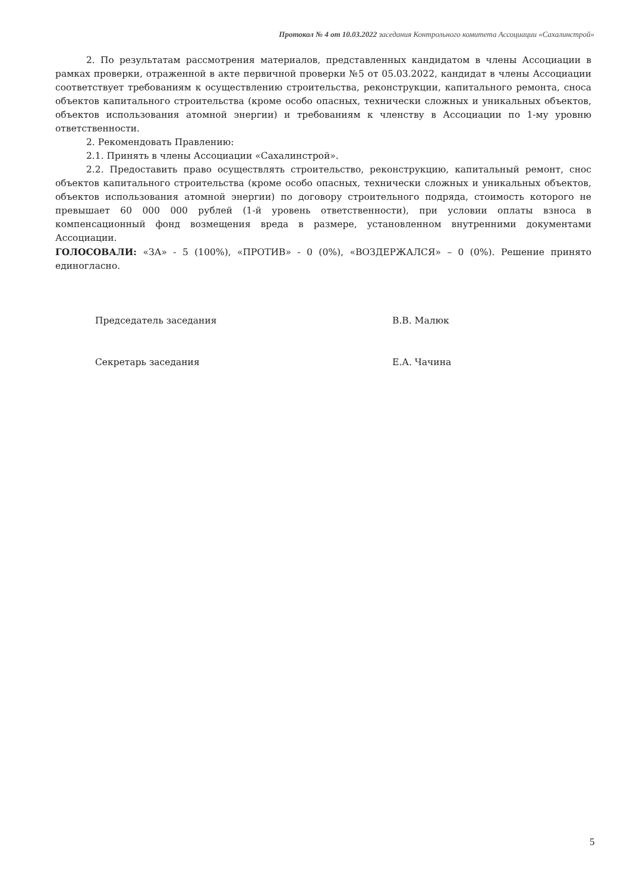Протокол № 4 от 10.03.2022 заседания Контрольного комитета Ассоциации «Сахалинстрой»
2. По результатам рассмотрения материалов, представленных кандидатом в члены Ассоциации в рамках проверки, отраженной в акте первичной проверки №5 от 05.03.2022, кандидат в члены Ассоциации соответствует требованиям к осуществлению строительства, реконструкции, капитального ремонта, сноса объектов капитального строительства (кроме особо опасных, технически сложных и уникальных объектов, объектов использования атомной энергии) и требованиям к членству в Ассоциации по 1-му уровню ответственности.
2. Рекомендовать Правлению:
2.1. Принять в члены Ассоциации «Сахалинстрой».
2.2. Предоставить право осуществлять строительство, реконструкцию, капитальный ремонт, снос объектов капитального строительства (кроме особо опасных, технически сложных и уникальных объектов, объектов использования атомной энергии) по договору строительного подряда, стоимость которого не превышает 60 000 000 рублей (1-й уровень ответственности), при условии оплаты взноса в компенсационный фонд возмещения вреда в размере, установленном внутренними документами Ассоциации.
ГОЛОСОВАЛИ: «ЗА» - 5 (100%), «ПРОТИВ» - 0 (0%), «ВОЗДЕРЖАЛСЯ» – 0 (0%). Решение принято единогласно.
Председатель заседания В.В. Малюк
Секретарь заседания Е.А. Чачина
5